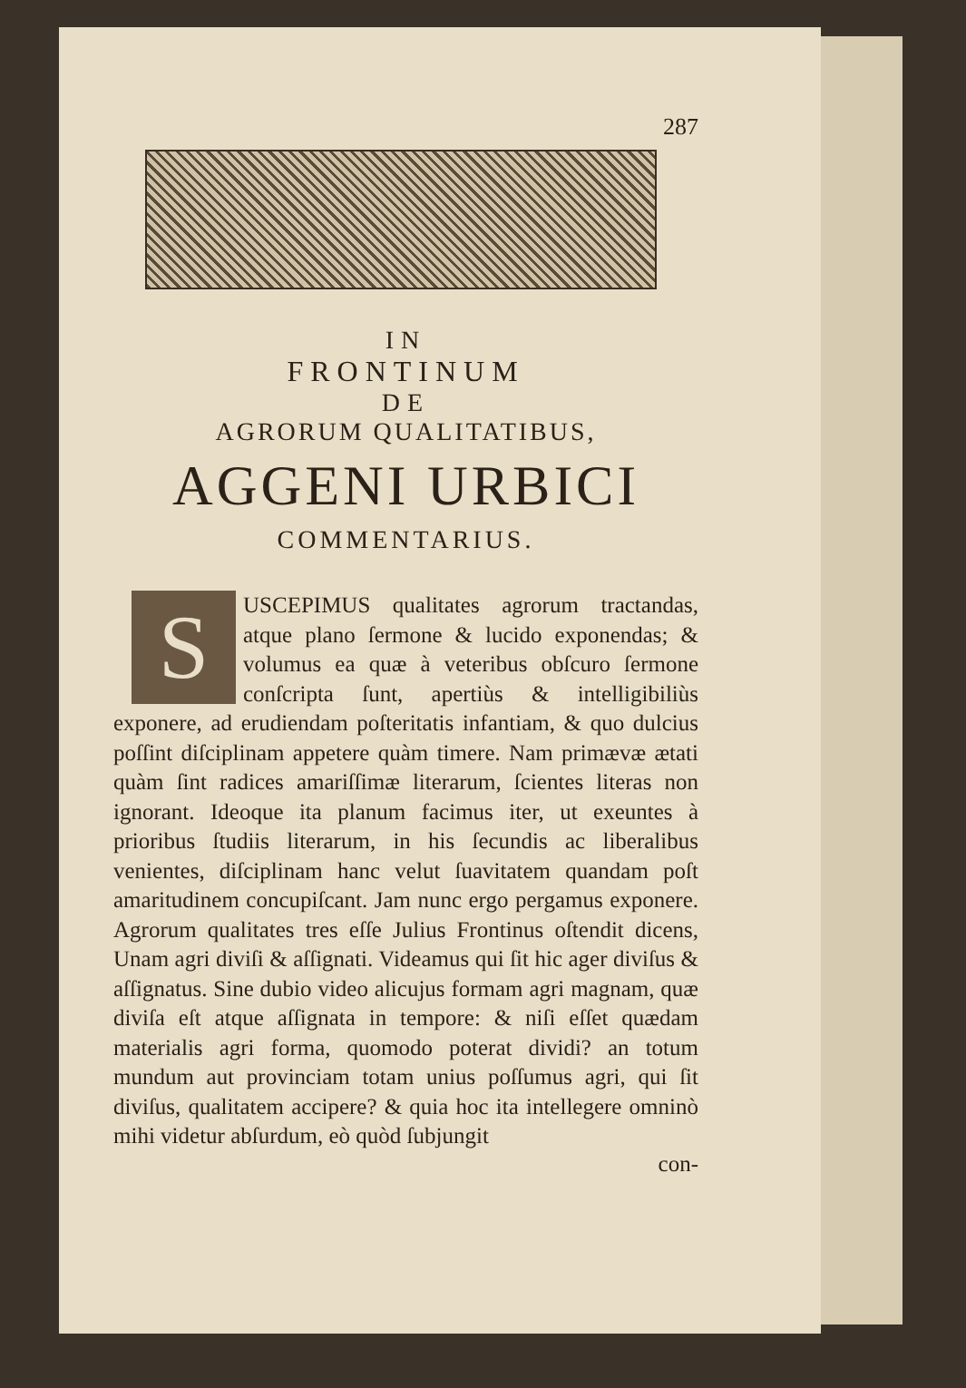287
IN
FRONTINUM
DE
AGRORUM QUALITATIBUS,
AGGENI URBICI
COMMENTARIUS.
SUSCEPIMUS qualitates agrorum tractandas, atque plano ſermone & lucido exponendas; & volumus ea quæ à veteribus obſcuro ſermone conſcripta ſunt, apertiùs & intelligibiliùs exponere, ad erudiendam poſteritatis infantiam, & quo dulcius poſſint diſciplinam appetere quàm timere. Nam primævæ ætati quàm ſint radices amariſſimæ literarum, ſcientes literas non ignorant. Ideoque ita planum facimus iter, ut exeuntes à prioribus ſtudiis literarum, in his ſecundis ac liberalibus venientes, diſciplinam hanc velut ſuavitatem quandam poſt amaritudinem concupiſcant. Jam nunc ergo pergamus exponere. Agrorum qualitates tres eſſe Julius Frontinus oſtendit dicens, Unam agri diviſi & aſſignati. Videamus qui ſit hic ager diviſus & aſſignatus. Sine dubio video alicujus formam agri magnam, quæ diviſa eſt atque aſſignata in tempore: & niſi eſſet quædam materialis agri forma, quomodo poterat dividi? an totum mundum aut provinciam totam unius poſſumus agri, qui ſit diviſus, qualitatem accipere? & quia hoc ita intellegere omninò mihi videtur abſurdum, eò quòd ſubjungit
con-